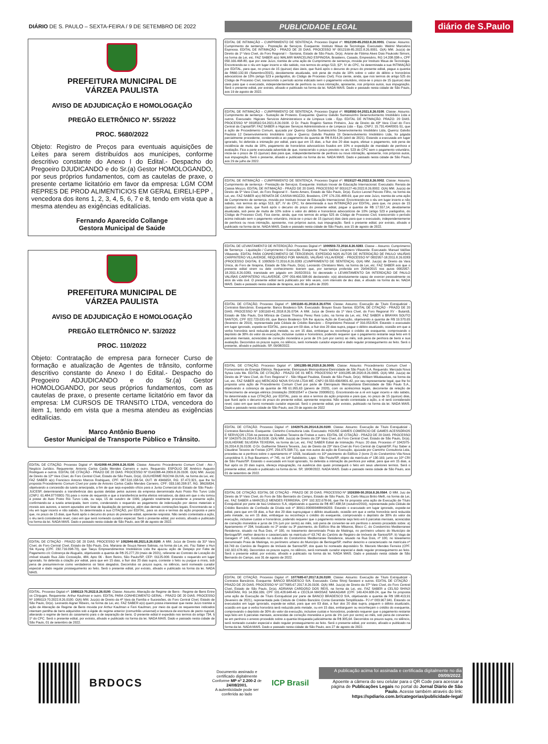DIÁRIO DE S. PAULO – SEXTA-FEIRA / 9 DE SETEMBRO DE 2022
PUBLICIDADE LEGAL
diário de S.Paulo
PREFEITURA MUNICIPAL DE
VÁRZEA PAULISTA
AVISO DE ADJUDICAÇÃO E HOMOLOGAÇÃO
PREGÃO ELETRÔNICO Nº. 55/2022
PROC. 5680/2022
Objeto: Registro de Preços para eventuais aquisições de Leites para serem distribuídos aos munícipes, conforme descritivo constante do Anexo I do Edital.- Despacho do Pregoeiro DJUDICANDO e do Sr.(a) Gestor HOMOLOGANDO, por seus próprios fundamentos, com as cautelas de praxe, o presente certame licitatório em favor da empresa: LGM COM REPRES DE PROD ALIMENTICIOS EM GERAL EIRELI-EPP , vencedora dos itens 1, 2, 3, 4, 5, 6, 7 e 8, tendo em vista que a mesma atendeu as exigências editalícias.
Fernando Aparecido Collange
Gestora Municipal de Saúde
PREFEITURA MUNICIPAL DE
VÁRZEA PAULISTA
AVISO DE ADJUDICAÇÃO E HOMOLOGAÇÃO
PREGÃO ELETRÔNICO Nº. 53/2022
PROC. 110/2022
Objeto: Contratação de empresa para fornecer Curso de formação e atualização de Agentes de trânsito, conforme descritivo constante do Anexo I do Edital.- Despacho do Pregoeiro ADJUDICANDO e do Sr.(a) Gestor HOMOLOGANDO, por seus próprios fundamentos, com as cautelas de praxe, o presente certame licitatório em favor da empresa: LM CURSOS DE TRANSITO LTDA, vencedora do item 1, tendo em vista que a mesma atendeu as exigências editalícias.
Marco Antônio Bueno
Gestor Municipal de Transporte Público e Trânsito.
EDITAL DE CITAÇÃO. Processo Digital nº: 0141008-44.2009.8.26.0100. Classe: Assunto: Procedimento Comum Cível - Ato / Negócio Jurídico. Requerente: Antonio Carlos Catão Mendes Carneiro e outro. Requerido: ESPÓLIO DE Américo Augusto Rodrigues e outros. EDITAL DE CITAÇÃO - PRAZO DE 20 DIAS. PROCESSO Nº 0141008-44.2009.8.26.0100. O(A) MM. Juiz(a) de Direito da 12ª Vara Cível, do Foro Central Cível, Estado de São Paulo, Dr(a). GUILHERME ROCHA OLIVA, na forma da Lei, etc. FAZ SABER a(o) Francisco Antonio Marcos Rodrigues, CPF: 087.510.158-54, OUT: W 434665X, RG: 37.472.321, que lhe foi proposta Procedimento Comum Cível por parte de Antonio Carlos Catão Mendes Carneiro, CPF: 033.160.208-37, RG: 38626834, objetivando a concessão da tutela antecipada, a fim de que seja expedido ofício para a Junta Comercial do Estado de São Paulo - JUCESP, determinando a transferência das quotas detidas pelos autores da empresa denominada Auto Posto Rio Turvo Ltda (CNPJ. 61.484.077/0001-79) para o nome do requerido e que a transferência tenha efeitos retroativos, da data em que o réu tomou a posse do Auto Posto Rio Turvo Ltda, ou seja, 15 de outubro de 1999, julgando totalmente procedente a presente ação, confirmando-se a tutela antecipada, bem como, condenando o requerido ao pagamento de indenização por danos materiais e morais aos autores, a serem apurados em fase de liquidação de sentença, além das demais cominações legais. Encontrando-se o réu em lugar incerto e não sabido, foi determinada a sua CITAÇÃO, por EDITAL, para os atos e termos da ação proposta e para que, no prazo de 15 dias, que fluirá após o decurso do prazo do presente edital, apresente resposta. Não sendo contestada a ação, o réu será considerado revel, caso em que será nomeado curador especial. Será o presente edital, por extrato, afixado e publicado na forma da lei. NADA MAIS. Dado e passado nesta cidade de São Paulo, aos 08 de agosto de 2022.
EDITAL DE CITAÇÃO - PRAZO DE 20 DIAS. PROCESSO Nº 1052946-88.2021.8.26.0100. A MM. Juíza de Direito da 31ª Vara Cível, do Foro Central Cível, Estado de São Paulo, Dra. Mariana de Souza Neves Salinas, na forma da Lei, etc. Faz Saber a Hun Sik Kyung (CPF. 232.716.098-70), que Taeyu Empreendimentos Imobiliários Ltda lhe ajuizou ação de Despejo por Falta de Pagamento c/c Cobrança de Aluguéis, objetivando a quantia de R$ 25.277,29 (maio de 2021), referente ao Contrato de Locação do imóvel situado Rua Júlio Conceição, 484, Apto 06 - Bom Retiro, São Paulo/SP, CEP: 01125-000. Estando o requerido em lugar ignorado, foi deferida a citação por edital, para que em 15 dias, a fluir dos 20 dias supra, conteste o feito ou purgue a mora, sob pena de presumirem-se como verdadeiros os fatos alegados. Decorridos os prazos supra, no silêncio, será nomeado curador especial e dado regular prosseguimento ao feito. Será o presente edital, por extrato, afixado e publicado na forma da lei. NADA MAIS.
EDITAL. Processo Digital nº: 1089113-70.2022.8.26.0100. Classe: Assunto: Alteração de Regime de Bens - Regime de Bens Entre os Cônjuges. Requerente: Arthur Kaufman e outro. EDITAL PARA CONHECIMENTO GERAL - PRAZO DE 20 DIAS. PROCESSO Nº 1089113-70.2022.8.26.0100. O(A) MM. Juiz(a) de Direito da 4ª Vara da Família e Sucessões, do Foro Central Cível, Estado de São Paulo, Dr(a). Leonardo Aigner Ribeiro, na forma da Lei, etc. FAZ SABER a(o) quem possa interessar que neste Juízo tramita a ação de Alteração de Regime de Bens movida por Arthur Kaufman e Fani Kaufman, por meio da qual os requerentes indicados intentam partilha de bens adquiridos sob a égide do regime anterior (comunhão universal) e lavratura de escritura de pacto nupcial, alterando o regime de bens do casamento para o de separação de bens. O presente edital é expedido nos termos do artigo 734, § 1º do CPC. Será o presente edital, por extrato, afixado e publicado na forma da lei. NADA MAIS. Dado e passado nesta cidade de São Paulo, 01 de setembro de 2022.
EDITAL DE INTIMAÇÃO – CUMPRIMENTO DE SENTENÇA. Processo Digital nº: 0012199-85.2022.8.26.0001. Classe: Assunto: Cumprimento de sentença - Prestação de Serviços. Exequente: Instituto Maua de Tecnologia. Executado: Walmir Marcelino Espinosa. EDITAL DE INTIMAÇÃO - PRAZO DE 20 DIAS. PROCESSO Nº 0012199-85.2022.8.26.0001. O(A) MM. Juiz(a) de Direito da 1ª Vara Cível, do Foro Regional I - Santana, Estado de São Paulo, Dr(a). Ariane de Fátima Alves Dias Paukoski Simoni, na forma da Lei, etc. FAZ SABER a(o) WALMIR MARCELINO ESPINOSA, Brasileiro, Casado, Empresário, RG 14.208.038-x, CPF 050.166.468-80, que por este Juízo, tramita de uma ação de Cumprimento de sentença, movida por Instituto Maua de Tecnologia. Encontrando-se o réu em lugar incerto e não sabido, nos termos do artigo 513, §2º, IV do CPC, foi determinada a sua INTIMAÇÃO por EDITAL, para que, no prazo de 15 (quinze) dias úteis, que fluirá após o decurso do prazo do presente edital, pague a quantia de R$60.132,99 (Setembro/2015), devidamente atualizada, sob pena de multa de 10% sobre o valor do débito e honorários advocatícios de 10% (artigo 523 e parágrafos, do Código de Processo Civil). Fica ciente, ainda, que nos termos do artigo 525 do Código de Processo Civil, transcorrido o período acima indicado sem o pagamento voluntário, inicia-se o prazo de 15 (quinze) dias úteis para que o executado, independentemente de penhora ou nova intimação, apresente, nos próprios autos, sua impugnação. Será o presente edital, por extrato, afixado e publicado na forma da lei. NADA MAIS. Dado e passado nesta cidade de São Paulo, aos 19 de agosto de 2022.
EDITAL DE INTIMAÇÃO – CUMPRIMENTO DE SENTENÇA. Processo Digital nº: 0018592-54.2021.8.26.0100. Classe: Assunto: Cumprimento de sentença - Sustação de Protesto. Exequente: Queiroz Galvão Sumarezinho Desenvolvimento Imobiliário Ltda e outros. Executado: Higicare Servicos Administrativos e de Limpeza Ltda - Epp. EDITAL DE INTIMAÇÃO. PRAZO: 20 DIAS. PROCESSO Nº 0018592-54.2021.8.26.0100. O Dr. Paulo Rogério Santos Pinheiro, Juiz de Direito da 43ª Vara Cível do Foro Central da Capital/SP, FAZ SABER a Higicare Serviços Administrativos e de Limpeza Ltda – Epp, CNPJ. 15.731.494/0001-51, que a ação de Procedimento Comum, ajuizada por Queiroz Galvão Sumarezinho Desenvolvimento Imobiliário Ltda, Queiroz Galvão Paulista 12 Desenvolvimento Imobiliário Ltda e Queiroz Galvão Paulista 19 Desenvolvimento Imobiliário Ltda, foi julgada parcialmente procedente, condenando-a ao pagamento da quantia de R$ 8.814,26 (abril de 2021). Estando a executada em lugar ignorado, foi deferida a intimação por edital, para que em 15 dias, a fluir dos 20 dias supra, efetue o pagamento, sob pena de incidência de multa de 10%, pagamento de honorários advocatícios fixados em 10% e expedição de mandado de penhora e avaliação. Fica a parte executada advertida de que, transcorrido o prazo previsto no art. 523 do CPC sem o pagamento voluntário, inicia-se o prazo de 15 (quinze) dias para que, independentemente de penhora ou nova intimação, apresente, nos próprios autos, sua impugnação. Será o presente, afixado e publicado na forma da lei. NADA MAIS. Dado e passado nesta cidade de São Paulo, aos 29 de julho de 2022.
EDITAL DE INTIMAÇÃO – CUMPRIMENTO DE SENTENÇA. Processo Digital nº: 0019127-49.2022.8.26.0002. Classe: Assunto: Cumprimento de sentença - Prestação de Serviços. Exequente: Instituto Inovar de Educação Internacional. Executado: Renata de Cassia Miozzo. EDITAL DE INTIMAÇÃO - PRAZO DE 20 DIAS. PROCESSO Nº 0019127-49.2022.8.26.0002. O(A) MM. Juiz(a) de Direito da 5ª Vara Cível, do Foro Regional II - Santo Amaro, Estado de São Paulo, Dr(a). Eurico Leonel Peixoto Filho, na forma da Lei, etc. FAZ SABER a(o) RENATA DE CASSIA MIOZZO, Brasileiro, CPF 176.231.488-69, que por este Juízo, tramita de uma ação de Cumprimento de sentença, movida por Instituto Inovar de Educação Internacional. Encontrando-se o réu em lugar incerto e não sabido, nos termos do artigo 513, §2º, IV do CPC, foi determinada a sua INTIMAÇÃO por EDITAL, para que, no prazo de 15 (quinze) dias úteis, que fluirá após o decurso do prazo do presente edital, pague a quantia de R$ 17.557,14, devidamente atualizada, sob pena de multa de 10% sobre o valor do débito e honorários advocatícios de 10% (artigo 523 e parágrafos, do Código de Processo Civil). Fica ciente, ainda, que nos termos do artigo 525 do Código de Processo Civil, transcorrido o período acima indicado sem o pagamento voluntário, inicia-se o prazo de 15 (quinze) dias úteis para que o executado, independentemente de penhora ou nova intimação, apresente, nos próprios autos, sua impugnação. Será o presente edital, por extrato, afixado e publicado na forma da lei. NADA MAIS. Dado e passado nesta cidade de São Paulo, aos 15 de agosto de 2022.
EDITAL DE LEVANTAMENTO DE INTERDIÇÃO. Processo Digital nº: 1000503-72.2016.8.26.0283. Classe – Assunto: Cumprimento de Sentença - Liquidação / Cumprimento / Execução. Exequente: Paulo Valiñas Carpintero Villaverde. Executado: Manuel Valiñas Villaverde. EDITAL PARA CONHECIMENTO DE TERCEIROS, EXPEDIDO NOS AUTOS DE INTERDIÇÃO DE PAULO VALIÑAS CARPINTERO VILLAVERDE, REQUERIDO POR MANUEL VALIÑAS VILLAVERDE - PROCESSO Nº 0002957-18.2011.8.26.0283 (PROCESSO DIGITAL E 1000503-72.2016.8.26.0283 (CUMPRIMENTO DE SENTENÇA). O(A) MM. Juiz(a) de Direito da Vara Única, do Foro de Itirapina, Estado de São Paulo, Dr(a). Leonardo Christiano Melo, na forma da Lei, etc. FAZ SABER aos que o presente edital virem ou dele conhecimento tiverem que, por sentença proferida em 29/04/2015 nos autos 0002957-18.2011.8.26.0283, transitada em julgado em 26/02/2019, foi decretado o LEVANTAMENTO DA INTERDIÇÃO DE PAULO VALIÑAS CARPINTERO VILLAVERDE, CPF 059.466.508-66 declarando- o(a) absolutamente capaz de exercer pessoalmente os atos da vida civil. O presente edital será publicado por três vezes, com intervalo de dez dias, e afixado na forma da lei. NADA MAIS. Dado e passado nesta cidade de Itirapina, aos 06 de julho de 2020.
EDITAL DE CITAÇÃO. Processo Digital nº: 1001160-41.2018.8.26.0704. Classe: Assunto: Execução de Título Extrajudicial - Contratos Bancários. Exequente: Banco Bradesco S/A. Executado: Brayan Souto Santos. EDITAL DE CITAÇÃO - PRAZO DE 20 DIAS. PROCESSO Nº 1001160-41.2018.8.26.0704. A MM. Juíza de Direito da 1ª Vara Cível, do Foro Regional XV - Butantã, Estado de São Paulo, Dra Mônica de Cassia Thomaz Perez Reis Lobo, na forma da Lei, etc. FAZ SABER a BRAYAN SOUTO SANTOS, CPF 022.723.631-99, que Banco Bradesco S/A lhe ajuizou Ação de Execução, objetivando a quantia de R$ 19.570,65 (fevereiro de 2019), representada pela Cédula de Crédito Bancário – Empréstimo Pessoal nº 316.053.824. Estando o executado em lugar ignorado, expede-se EDITAL, para que em 03 dias, a fluir dos 20 dias supra, pague o débito atualizado, ocasião em que a verba honorária será reduzida pela metade, ou em 15 dias, embargue ou reconheça o crédito do exequente, comprovando o depósito de 30% do valor da execução, inclusive custas e honorários, podendo requerer que o pagamento restante seja feito em 6 parcelas mensais, acrescidas de correção monetária e juros de 1% (um por cento) ao mês, sob pena de penhora de bens e sua avaliação. Decorridos os prazos supra, no silêncio, será nomeado curador especial e dado regular prosseguimento ao feito. Será o presente, afixado e publicado. SP, 09/08/2022.
EDITAL DE CITAÇÃO. Processo Digital nº: 1001285-98.2020.8.26.0005. Classe: Assunto: Procedimento Comum Cível - Fornecimento de Energia Elétrica. Requerente: Eletropaulo Metropolitana Eletricidade de São Paulo S.A. Requerido: Mercado Nova Sylvia Ltda Me. EDITAL DE CITAÇÃO - PRAZO DE 01 MÊS. PROCESSO Nº 1001285-98.2020.8.26.0005. O(A) MM. Juiz(a) de Direito da 3ª Vara Cível, do Foro Regional V - São Miguel Paulista, Estado de São Paulo, Dr(a). William Mikalauskas, na forma da Lei, etc. FAZ SABER a(o) MERCADO NOVA SYLVIA LTDA ME, CNPJ 03.550.436/0001-42, por seu representante legal, que lhe foi proposta uma ação de Procedimento Comum Cível por parte de Eletropaulo Metropolitana Eletricidade de São Paulo S.A., objetivando a cobrança da quantia de R$ 61.955,63 (janeiro de 2020), com os acréscimos legais, decorrente da relação de fornecimento de energia elétrica (Instalação 200010547 e Cliente 20008921). Encontrando-se a ré em lugar incerto e não sabido, foi determinada a sua CITAÇÃO, por EDITAL, para os atos e termos da ação proposta e para que, no prazo de 15 (quinze) dias, que fluirá após o decurso do prazo do presente edital, apresente resposta. Não sendo contestada a ação, a ré será considerado revel, caso em que será nomeado curador especial. Será o presente edital, por extrato, publicado na forma da lei. NADA MAIS. Dado e passado nesta cidade de São Paulo, aos 29 de agosto de 2022
EDITAL DE CITAÇÃO. Processo Digital nº: 1042975-26.2014.8.26.0100. Classe: Assunto: Execução de Título Extrajudicial - Contratos Bancários. Exequente: Caminho Consultoria Ltda. Executado: HOUSE GAMES COMERCIO DE GAMES ACESSÓRIOS E SERVIÇOS LTDA na pessoa de Claudinei Teixeira de Freitas e outro. EDITAL DE CITAÇÃO - PRAZO DE 20 DIAS. PROCESSO Nº 1042975-26.2014.8.26.0100. O(A) MM. Juiz(a) de Direito da 23ª Vara Cível, do Foro Central Cível, Estado de São Paulo, Dr(a). GUILHERME SILVEIRA TEIXEIRA, na forma da Lei, etc. FAZ SABER Edital de Intimação. Prazo: 20 dias. Processo nº 1042975-26.2014.8.26.0100. O Dr. Guilherme Silveira Teixeira, Juiz de Direito da 23ª Vara Cível do Foro Central da Capital/SP, Faz Saber a Claudinei Teixeira de Freitas (CPF. 256.975.508-71), que nos autos da ação de Execução, ajuizada por Caminho Consultoria Ltda, procedeu-se a penhora sobre o apartamento nº 101B, localizado no 10º pavimento do Edifício 2 (torre 2) do Condomínio Vila Nova Leopoldina II, à Rua Baumann, nº 745, no 14º Subdistrito, Lapa - São Paulo/SP, objeto da matrícula nº 130.169, junto ao 10º CRI de São Paulo/SP. Estando o executado em local ignorado, foi deferida a intimação da penhora por edital, para que em 15 dias, a fluir após os 20 dias supra, ofereça impugnação, na ausência dos quais prosseguirá o feito em seus ulteriores termos. Será o presente edital, afixado e publicado na forma da lei. SP, 18/08/2022. NADA MAIS. Dado e passado nesta cidade de São Paulo, aos 01 de setembro de 2022.
EDITAL DE CITAÇÃO. EDITAL DE CITAÇÃO - PRAZO DE 20 DIAS. PROCESSO Nº 1026399-50.2016.8.26.0564. O MM. Juiz de Direito da 5ª Vara Cível, do Foro de São Bernardo do Campo, Estado de São Paulo, Dr. Carlo Mazza Britto Melfi, na forma da Lei, etc. FAZ SABER a MARCELO MENDES FERREIRA, CPF 192.322.678-96, que lhe foi proposta uma ação de Execução de Título Extrajudicial por parte de Itaú Unibanco S.A, objetivando a quantia de R$ 487.438,54 (outubro/2016), representada pela Cédula de Crédito Bancário de Confissão de Dívida sob nº 30911-000000488499203. Estando o executado em lugar ignorado, expede-se edital, para que em 03 dias, a fluir dos 20 dias supra,pague o débito atualizado, ocasião em que a verba honorária será reduzida pela metade, ou em 15 dias, embargue ou reconheça o crédito do exequente, comprovando o depósito de 30% do valor da execução, inclusive custas e honorários, podendo requerer que o pagamento restante seja feito em 6 parcelas mensais, acrescidas de correção monetária e juros de 1% (um por cento) ao mês, sob pena de converter-se em penhora o arresto procedido sobre: a) Apartamento nº 204, localizado no 2º andar ou 3º pavimento, do Edifício Ilha de Mikanos, Bloco C, do Condomínio Mediterranee Residence, situado na Rua Dois, nº 100, no loteamento denominado Praia de Maitinga, no perímetro urbano do Município de Bertioga/SP, melhor descrito e caracterizado na matrícula nº 63.742 do Cartório de Registro de Imóveis de Santos/SP; b) Vaga de Garagem nº 145, localizada no subsolo do Condomínio Mediterranee Residence, situado na Rua Dois, nº 100, no loteamento denominado Praia de Maitinga, no perímetro urbano do Município de Bertioga/SP, melhor descrito e caracterizado na matrícula nº 63.743 do Cartório de Registro de Imóveis de Santos/SP, dos quais foi nomeado depositário Sr. Marcelo Mendes Ferreira (CPF. 192.322.678-96). Decorridos os prazos supra, no silêncio, será nomeado curador especial e dado regular prosseguimento ao feito. Será o presente edital, por extrato, afixado e publicado na forma da lei. NADA MAIS. Dado e passado nesta cidade de São Bernardo do Campo, aos 31 de agosto de 2022.
EDITAL DE CITAÇÃO. Processo Digital nº: 1077685-67.2017.8.26.0100. Classe: Assunto: Execução de Título Extrajudicial - Contratos Bancários. Exequente: BANCO BRADESCO S/A. Executado: Celso Shinji Saratani e outros. EDITAL DE CITAÇÃO - PRAZO DE 20 DIAS. PROCESSO Nº 1077685-67.2017.8.26.0100. O(A) MM. Juiz(a) de Direito da 37ª Vara Cível, do Foro Central Cível, Estado de São Paulo, Dr(a). ADRIANA CARDOSO DOS REIS, na forma da Lei, etc. FAZ SABER a CELSO SHINJI SARATANI, RG 14.356.939, CPF 101.428.648-46 e CECÍLIA MASSAE NAKAGAMI (CPF. 149.424.608-24, que lhe foi proposta uma ação de Execução de Título Extrajudicial por parte de BANCO BRADESCO S/A, objetivando a quantia de R$ 188.413,91 (fevereiro de 2021), representada pela Cédula de Crédito Bancário Conta Garantida Simplificada– PJ nº 003.967.941. Estando os executados em lugar ignorado, expede-se edital, para que em 03 dias, a fluir dos 20 dias supra, paguem o débito atualizado, ocasião em que a verba honorária será reduzida pela metade, ou em 15 dias, embarguem ou reconheçam o crédito do exequente, comprovando o depósito de 30% do valor da execução, inclusive custas e honorários, podendo requerer que o pagamento restante seja feito em 6 parcelas mensais, acrescidas de correção monetária e juros de 1% (um por cento) ao mês, sob pena de converter-se em penhora o arresto procedido sobre a quantia bloqueada judicialmente de R$ 305,64. Decorridos os prazos supra, no silêncio, será nomeado curador especial e dado regular prosseguimento ao feito. Será o presente edital, por extrato, afixado e publicado na forma da lei. NADA MAIS. Dado e passado nesta cidade de São Paulo, aos 27 de agosto de 2022.
BRDOCS
Documento assinado e certificado digitalmente Conforme MP nº 2.200-2 de 24/08/2001.
A autenticidade pode ser conferida ao lado
ICP Brasil
A publicação acima foi assinada e certificada digitalmente no dia 09/09/2022.
Apoente a câmera do seu celular para o QR Code para acessar a página de Publicações Legais no portal do Jornal Diário de São Paulo. Acesse também através do link: https://spdiario.com.br/categorias/publicidade-legal/